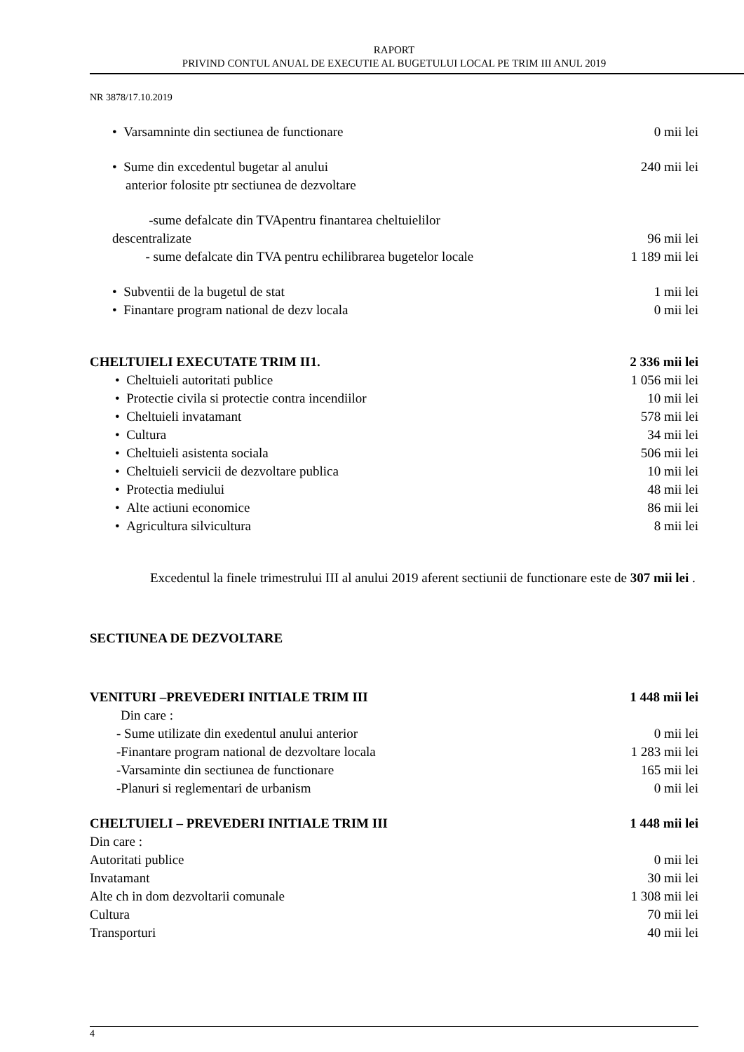RAPORT
PRIVIND CONTUL ANUAL DE EXECUTIE AL BUGETULUI LOCAL PE TRIM III ANUL 2019
NR 3878/17.10.2019
• Varsamninte din sectiunea de functionare 0 mii lei
• Sume din excedentul bugetar al anului
anterior folosite ptr sectiunea de dezvoltare 240 mii lei
-sume defalcate din TVApentru finantarea cheltuielilor
descentralizate 96 mii lei
- sume defalcate din TVA pentru echilibrarea bugetelor locale 1 189 mii lei
• Subventii de la bugetul de stat 1 mii lei
• Finantare program national de dezv locala 0 mii lei
CHELTUIELI EXECUTATE TRIM II1. 2 336 mii lei
• Cheltuieli autoritati publice 1 056 mii lei
• Protectie civila si protectie contra incendiilor 10 mii lei
• Cheltuieli invatamant 578 mii lei
• Cultura 34 mii lei
• Cheltuieli asistenta sociala 506 mii lei
• Cheltuieli servicii de dezvoltare publica 10 mii lei
• Protectia mediului 48 mii lei
• Alte actiuni economice 86 mii lei
• Agricultura silvicultura 8 mii lei
Excedentul la finele trimestrului III al anului 2019 aferent sectiunii de functionare este de 307 mii lei .
SECTIUNEA DE DEZVOLTARE
VENITURI –PREVEDERI INITIALE TRIM III 1 448 mii lei
Din care :
- Sume utilizate din exedentul anului anterior 0 mii lei
-Finantare program national de dezvoltare locala 1 283 mii lei
-Varsaminte din sectiunea de functionare 165 mii lei
-Planuri si reglementari de urbanism 0 mii lei
CHELTUIELI – PREVEDERI INITIALE TRIM III 1 448 mii lei
Din care :
Autoritati publice 0 mii lei
Invatamant 30 mii lei
Alte ch in dom dezvoltarii comunale 1 308 mii lei
Cultura 70 mii lei
Transporturi 40 mii lei
4